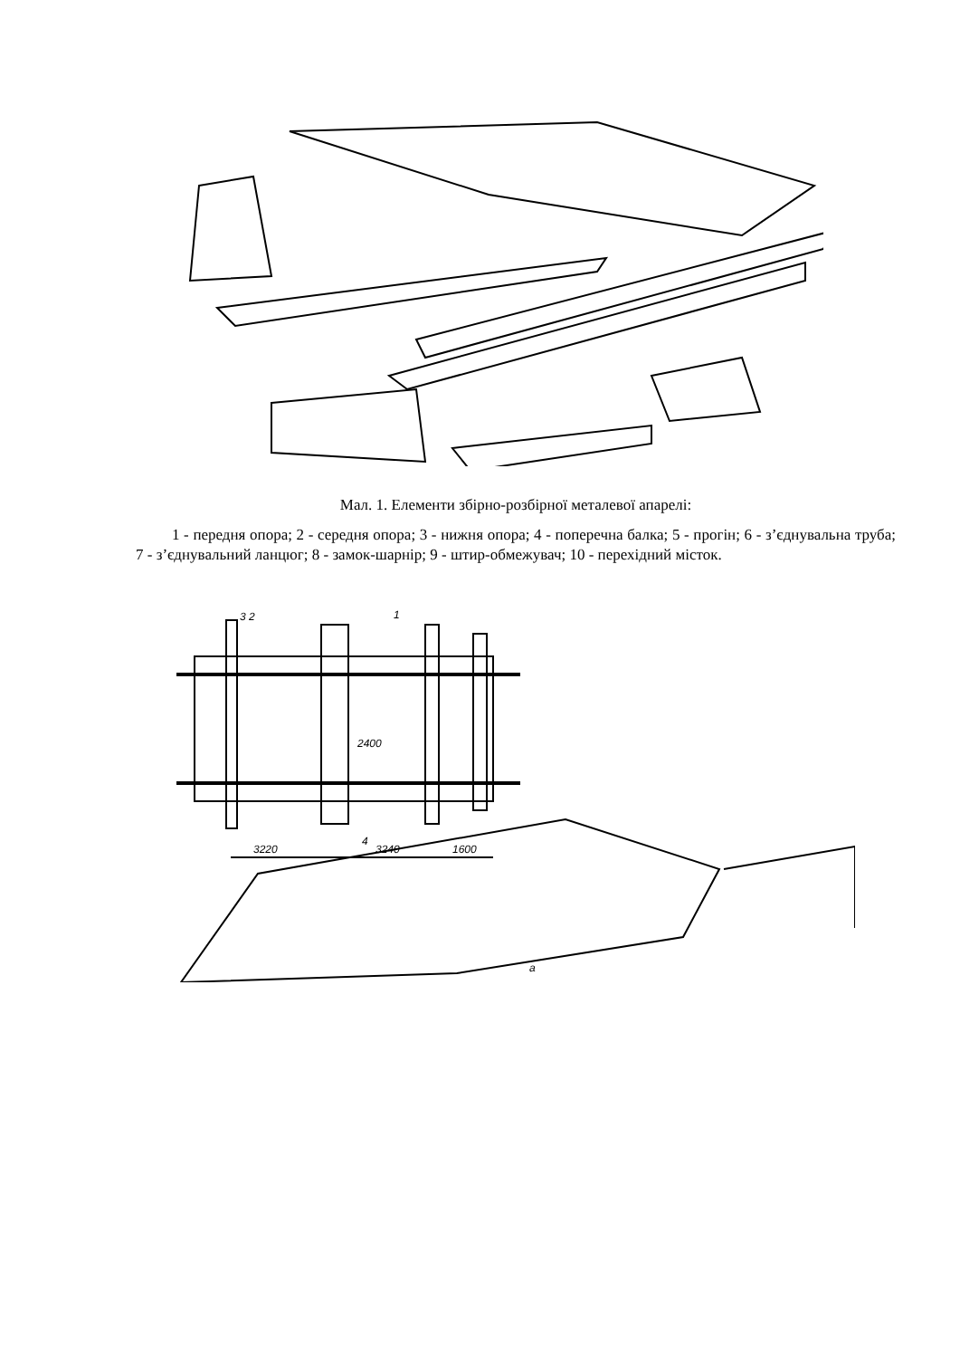Мал. 1. Елементи збірно-розбірної металевої апарелі:
1 - передня опора; 2 - середня опора; 3 - нижня опора; 4 - поперечна балка; 5 - прогін; 6 - з’єднувальна труба; 7 - з’єднувальний ланцюг; 8 - замок-шарнір; 9 - штир-обмежувач; 10 - перехідний місток.
3 2
1
2400
4
3220
3240
1600
а